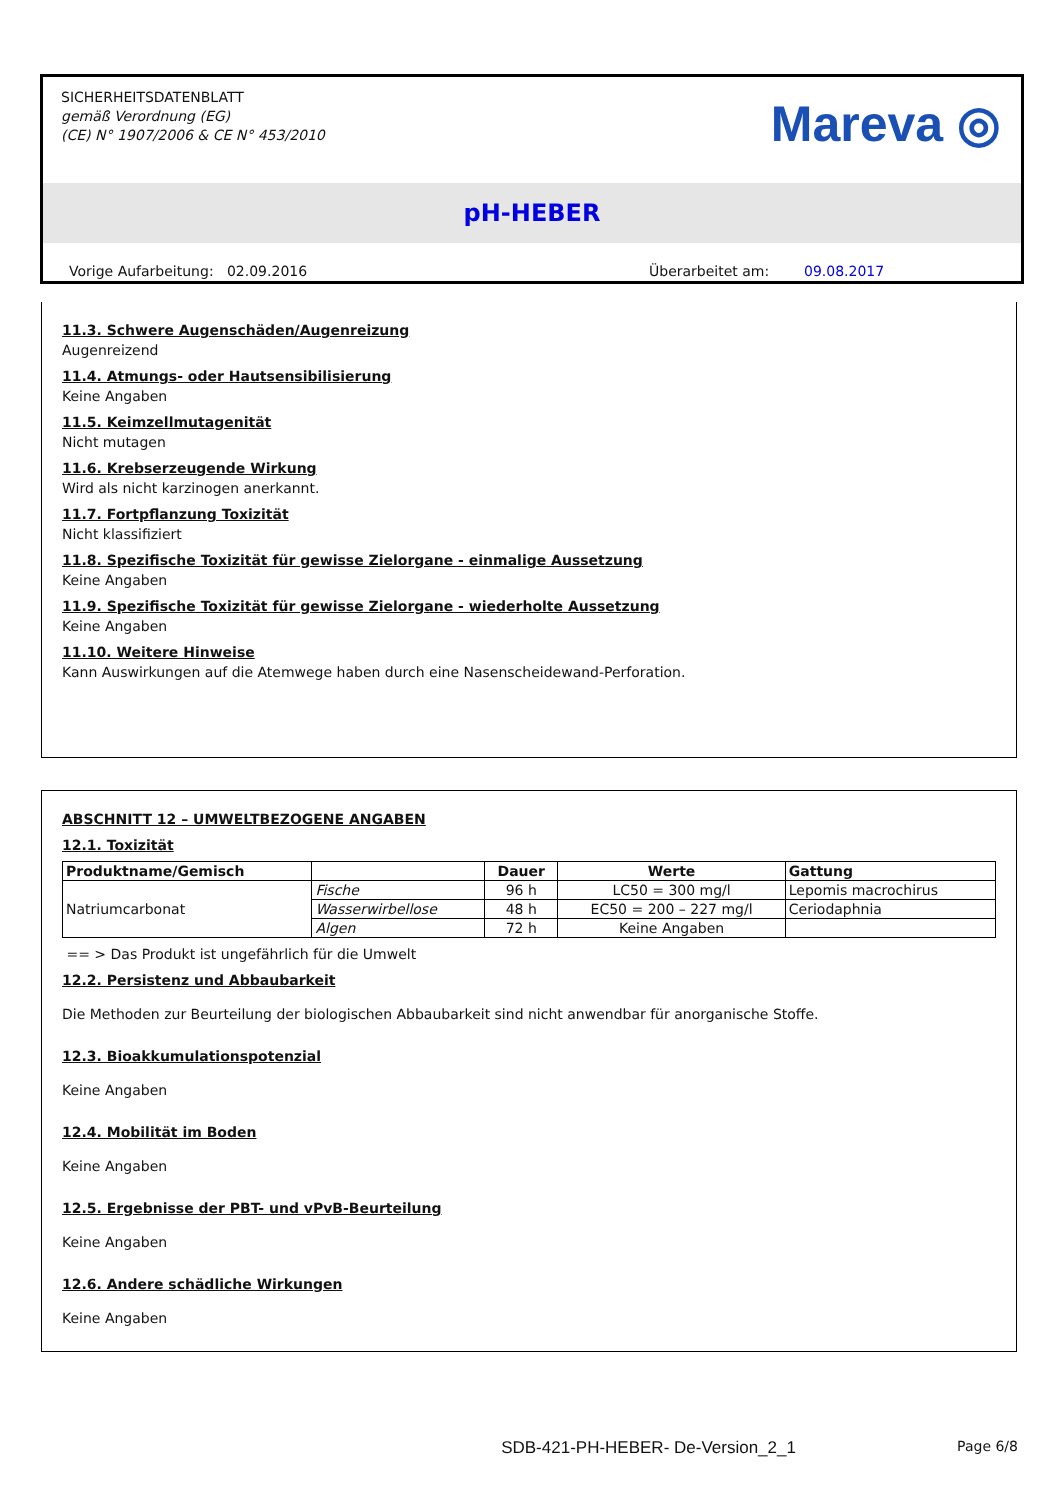SICHERHEITSDATENBLATT
gemäß Verordnung (EG)
(CE) N° 1907/2006 & CE N° 453/2010
Mareva ◎
pH-HEBER
Vorige Aufarbeitung: 02.09.2016 Überarbeitet am: 09.08.2017
11.3. Schwere Augenschäden/Augenreizung
Augenreizend
11.4. Atmungs- oder Hautsensibilisierung
Keine Angaben
11.5. Keimzellmutagenität
Nicht mutagen
11.6. Krebserzeugende Wirkung
Wird als nicht karzinogen anerkannt.
11.7. Fortpflanzung Toxizität
Nicht klassifiziert
11.8. Spezifische Toxizität für gewisse Zielorgane - einmalige Aussetzung
Keine Angaben
11.9. Spezifische Toxizität für gewisse Zielorgane - wiederholte Aussetzung
Keine Angaben
11.10. Weitere Hinweise
Kann Auswirkungen auf die Atemwege haben durch eine Nasenscheidewand-Perforation.
ABSCHNITT 12 – UMWELTBEZOGENE ANGABEN
12.1. Toxizität
| Produktname/Gemisch | | Dauer | Werte | Gattung |
| --- | --- | --- | --- | --- |
| Natriumcarbonat | Fische | 96 h | LC50 = 300 mg/l | Lepomis macrochirus |
| | Wasserwirbellose | 48 h | EC50 = 200 – 227 mg/l | Ceriodaphnia |
| | Algen | 72 h | Keine Angaben | |
== > Das Produkt ist ungefährlich für die Umwelt
12.2. Persistenz und Abbaubarkeit
Die Methoden zur Beurteilung der biologischen Abbaubarkeit sind nicht anwendbar für anorganische Stoffe.
12.3. Bioakkumulationspotenzial
Keine Angaben
12.4. Mobilität im Boden
Keine Angaben
12.5. Ergebnisse der PBT- und vPvB-Beurteilung
Keine Angaben
12.6. Andere schädliche Wirkungen
Keine Angaben
SDB-421-PH-HEBER- De-Version_2_1 Page 6/8